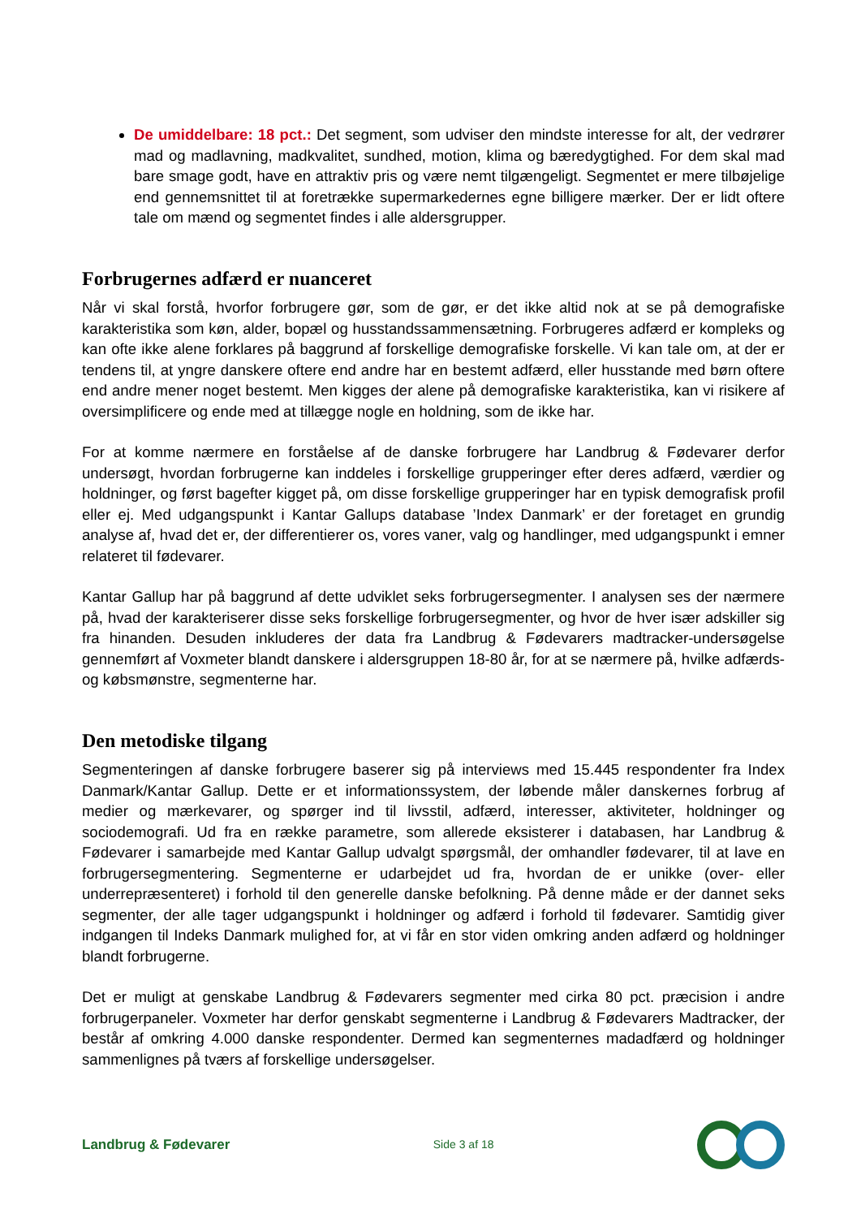De umiddelbare: 18 pct.: Det segment, som udviser den mindste interesse for alt, der vedrører mad og madlavning, madkvalitet, sundhed, motion, klima og bæredygtighed. For dem skal mad bare smage godt, have en attraktiv pris og være nemt tilgængeligt. Segmentet er mere tilbøjelige end gennemsnittet til at foretrække supermarkedernes egne billigere mærker. Der er lidt oftere tale om mænd og segmentet findes i alle aldersgrupper.
Forbrugernes adfærd er nuanceret
Når vi skal forstå, hvorfor forbrugere gør, som de gør, er det ikke altid nok at se på demografiske karakteristika som køn, alder, bopæl og husstandssammensætning. Forbrugeres adfærd er kompleks og kan ofte ikke alene forklares på baggrund af forskellige demografiske forskelle. Vi kan tale om, at der er tendens til, at yngre danskere oftere end andre har en bestemt adfærd, eller husstande med børn oftere end andre mener noget bestemt. Men kigges der alene på demografiske karakteristika, kan vi risikere af oversimplificere og ende med at tillægge nogle en holdning, som de ikke har.
For at komme nærmere en forståelse af de danske forbrugere har Landbrug & Fødevarer derfor undersøgt, hvordan forbrugerne kan inddeles i forskellige grupperinger efter deres adfærd, værdier og holdninger, og først bagefter kigget på, om disse forskellige grupperinger har en typisk demografisk profil eller ej. Med udgangspunkt i Kantar Gallups database ’Index Danmark’ er der foretaget en grundig analyse af, hvad det er, der differentierer os, vores vaner, valg og handlinger, med udgangspunkt i emner relateret til fødevarer.
Kantar Gallup har på baggrund af dette udviklet seks forbrugersegmenter. I analysen ses der nærmere på, hvad der karakteriserer disse seks forskellige forbrugersegmenter, og hvor de hver især adskiller sig fra hinanden. Desuden inkluderes der data fra Landbrug & Fødevarers madtracker-undersøgelse gennemført af Voxmeter blandt danskere i aldersgruppen 18-80 år, for at se nærmere på, hvilke adfærds- og købsmønstre, segmenterne har.
Den metodiske tilgang
Segmenteringen af danske forbrugere baserer sig på interviews med 15.445 respondenter fra Index Danmark/Kantar Gallup. Dette er et informationssystem, der løbende måler danskernes forbrug af medier og mærkevarer, og spørger ind til livsstil, adfærd, interesser, aktiviteter, holdninger og sociodemografi. Ud fra en række parametre, som allerede eksisterer i databasen, har Landbrug & Fødevarer i samarbejde med Kantar Gallup udvalgt spørgsmål, der omhandler fødevarer, til at lave en forbrugersegmentering. Segmenterne er udarbejdet ud fra, hvordan de er unikke (over- eller underrepræsenteret) i forhold til den generelle danske befolkning. På denne måde er der dannet seks segmenter, der alle tager udgangspunkt i holdninger og adfærd i forhold til fødevarer. Samtidig giver indgangen til Indeks Danmark mulighed for, at vi får en stor viden omkring anden adfærd og holdninger blandt forbrugerne.
Det er muligt at genskabe Landbrug & Fødevarers segmenter med cirka 80 pct. præcision i andre forbrugerpaneler. Voxmeter har derfor genskabt segmenterne i Landbrug & Fødevarers Madtracker, der består af omkring 4.000 danske respondenter. Dermed kan segmenternes madadfærd og holdninger sammenlignes på tværs af forskellige undersøgelser.
Landbrug & Fødevarer Side 3 af 18